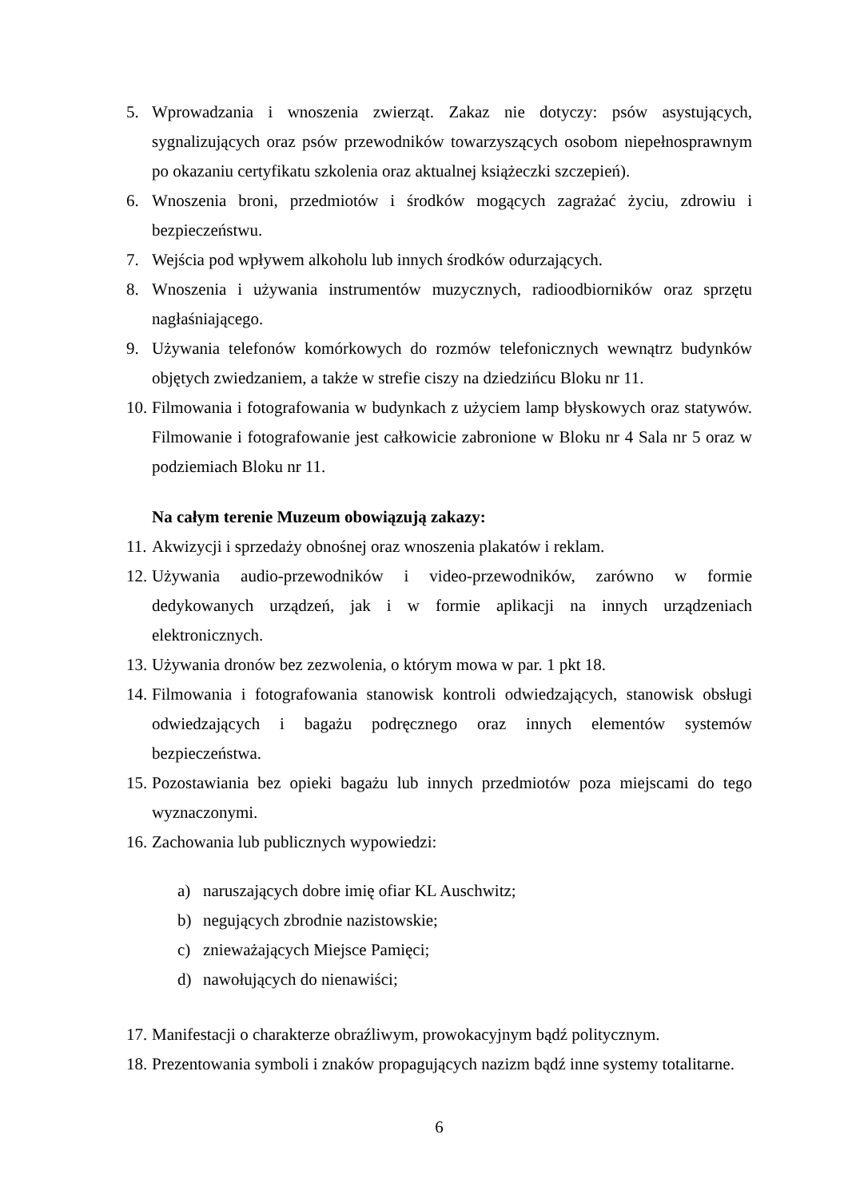5. Wprowadzania i wnoszenia zwierząt. Zakaz nie dotyczy: psów asystujących, sygnalizujących oraz psów przewodników towarzyszących osobom niepełnosprawnym po okazaniu certyfikatu szkolenia oraz aktualnej książeczki szczepień).
6. Wnoszenia broni, przedmiotów i środków mogących zagrażać życiu, zdrowiu i bezpieczeństwu.
7. Wejścia pod wpływem alkoholu lub innych środków odurzających.
8. Wnoszenia i używania instrumentów muzycznych, radioodbiorników oraz sprzętu nagłaśniającego.
9. Używania telefonów komórkowych do rozmów telefonicznych wewnątrz budynków objętych zwiedzaniem, a także w strefie ciszy na dziedzińcu Bloku nr 11.
10. Filmowania i fotografowania w budynkach z użyciem lamp błyskowych oraz statywów. Filmowanie i fotografowanie jest całkowicie zabronione w Bloku nr 4 Sala nr 5 oraz w podziemiach Bloku nr 11.
Na całym terenie Muzeum obowiązują zakazy:
11. Akwizycji i sprzedaży obnośnej oraz wnoszenia plakatów i reklam.
12. Używania audio-przewodników i video-przewodników, zarówno w formie dedykowanych urządzeń, jak i w formie aplikacji na innych urządzeniach elektronicznych.
13. Używania dronów bez zezwolenia, o którym mowa w par. 1 pkt 18.
14. Filmowania i fotografowania stanowisk kontroli odwiedzających, stanowisk obsługi odwiedzających i bagażu podręcznego oraz innych elementów systemów bezpieczeństwa.
15. Pozostawiania bez opieki bagażu lub innych przedmiotów poza miejscami do tego wyznaczonymi.
16. Zachowania lub publicznych wypowiedzi:
a) naruszających dobre imię ofiar KL Auschwitz;
b) negujących zbrodnie nazistowskie;
c) znieważających Miejsce Pamięci;
d) nawołujących do nienawiści;
17. Manifestacji o charakterze obraźliwym, prowokacyjnym bądź politycznym.
18. Prezentowania symboli i znaków propagujących nazizm bądź inne systemy totalitarne.
6